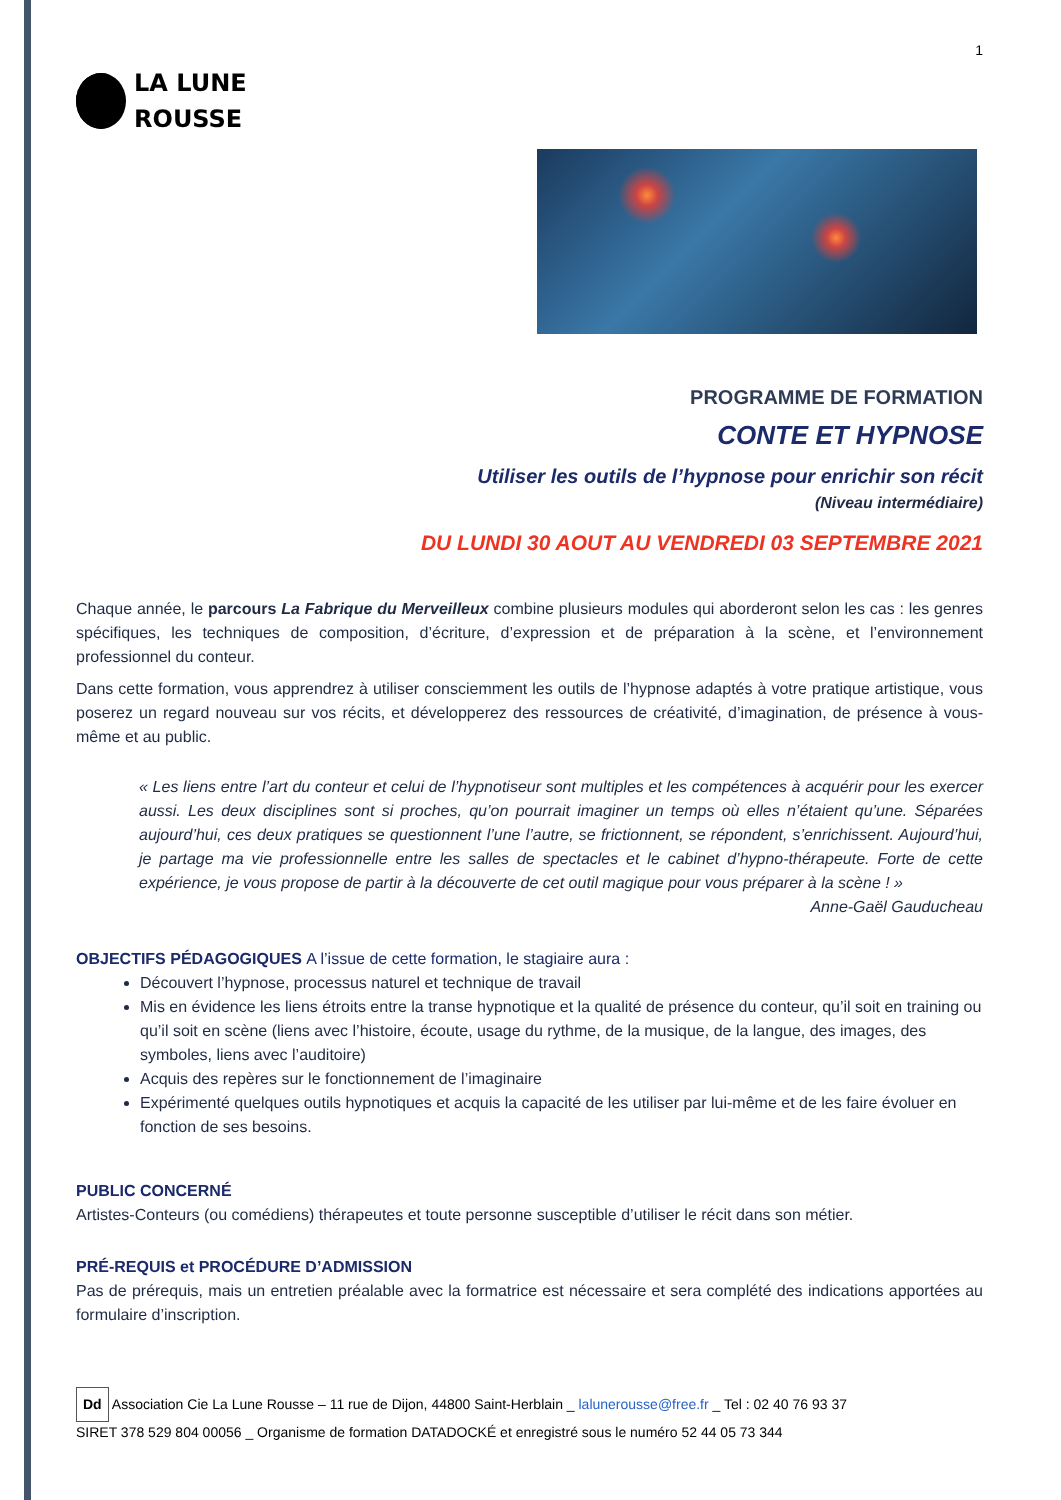1
LA LUNE
ROUSSE
PROGRAMME DE FORMATION
CONTE ET HYPNOSE
Utiliser les outils de l’hypnose pour enrichir son récit
(Niveau intermédiaire)
DU LUNDI 30 AOUT AU VENDREDI 03 SEPTEMBRE 2021
Chaque année, le parcours La Fabrique du Merveilleux combine plusieurs modules qui aborderont selon les cas : les genres spécifiques, les techniques de composition, d’écriture, d’expression et de préparation à la scène, et l’environnement professionnel du conteur.
Dans cette formation, vous apprendrez à utiliser consciemment les outils de l’hypnose adaptés à votre pratique artistique, vous poserez un regard nouveau sur vos récits, et développerez des ressources de créativité, d’imagination, de présence à vous-même et au public.
« Les liens entre l’art du conteur et celui de l’hypnotiseur sont multiples et les compétences à acquérir pour les exercer aussi. Les deux disciplines sont si proches, qu’on pourrait imaginer un temps où elles n’étaient qu’une. Séparées aujourd’hui, ces deux pratiques se questionnent l’une l’autre, se frictionnent, se répondent, s’enrichissent. Aujourd’hui, je partage ma vie professionnelle entre les salles de spectacles et le cabinet d’hypno-thérapeute. Forte de cette expérience, je vous propose de partir à la découverte de cet outil magique pour vous préparer à la scène ! »
Anne-Gaël Gauducheau
OBJECTIFS PÉDAGOGIQUES A l’issue de cette formation, le stagiaire aura :
Découvert l’hypnose, processus naturel et technique de travail
Mis en évidence les liens étroits entre la transe hypnotique et la qualité de présence du conteur, qu’il soit en training ou qu’il soit en scène (liens avec l’histoire, écoute, usage du rythme, de la musique, de la langue, des images, des symboles, liens avec l’auditoire)
Acquis des repères sur le fonctionnement de l’imaginaire
Expérimenté quelques outils hypnotiques et acquis la capacité de les utiliser par lui-même et de les faire évoluer en fonction de ses besoins.
PUBLIC CONCERNÉ
Artistes-Conteurs (ou comédiens) thérapeutes et toute personne susceptible d’utiliser le récit dans son métier.
PRÉ-REQUIS et PROCÉDURE D’ADMISSION
Pas de prérequis, mais un entretien préalable avec la formatrice est nécessaire et sera complété des indications apportées au formulaire d’inscription.
Dd Association Cie La Lune Rousse – 11 rue de Dijon, 44800 Saint-Herblain _ lalunerousse@free.fr _ Tel : 02 40 76 93 37
SIRET 378 529 804 00056 _ Organisme de formation DATADOCKÉ et enregistré sous le numéro 52 44 05 73 344